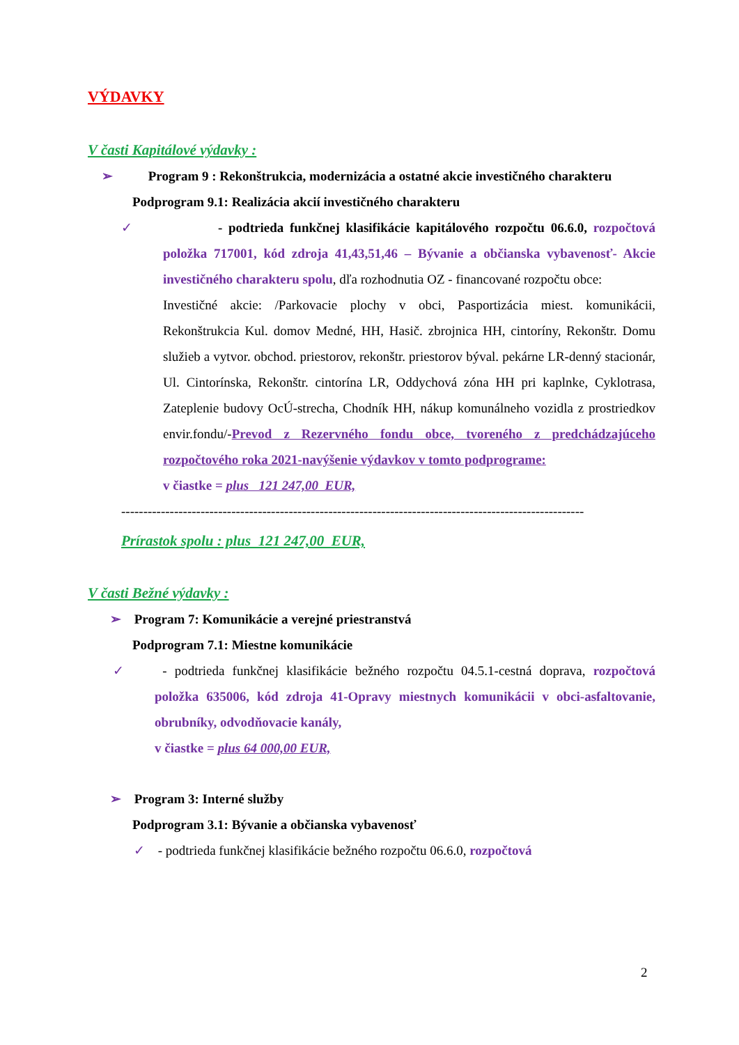VÝDAVKY
V časti Kapitálové výdavky :
➢ Program 9 : Rekonštrukcia, modernizácia a ostatné akcie investičného charakteru
Podprogram 9.1: Realizácia akcií investičného charakteru
✓ - podtrieda funkčnej klasifikácie kapitálového rozpočtu 06.6.0, rozpočtová položka 717001, kód zdroja 41,43,51,46 – Bývanie a občianska vybavenosť- Akcie investičného charakteru spolu, dľa rozhodnutia OZ - financované rozpočtu obce:
Investičné akcie: /Parkovacie plochy v obci, Pasportizácia miest. komunikácii, Rekonštrukcia Kul. domov Medné, HH, Hasič. zbrojnica HH, cintoríny, Rekonštr. Domu služieb a vytvor. obchod. priestorov, rekonštr. priestorov býval. pekárne LR-denný stacionár, Ul. Cintorínska, Rekonštr. cintorína LR, Oddychová zóna HH pri kaplnke, Cyklotrasa, Zateplenie budovy OcÚ-strecha, Chodník HH, nákup komunálneho vozidla z prostriedkov envir.fondu/-Prevod z Rezervného fondu obce, tvoreného z predchádzajúceho rozpočtového roka 2021-navýšenie výdavkov v tomto podprograme:
v čiastke = plus 121 247,00 EUR,
---------------------------------------------------------------------------------------------------------
Prírastok spolu : plus 121 247,00 EUR,
V časti Bežné výdavky :
➢ Program 7: Komunikácie a verejné priestranstvá
Podprogram 7.1: Miestne komunikácie
✓ - podtrieda funkčnej klasifikácie bežného rozpočtu 04.5.1-cestná doprava, rozpočtová položka 635006, kód zdroja 41-Opravy miestnych komunikácii v obci-asfaltovanie, obrubníky, odvodňovacie kanály,
v čiastke = plus 64 000,00 EUR,
➢ Program 3: Interné služby
Podprogram 3.1: Bývanie a občianska vybavenosť
✓ - podtrieda funkčnej klasifikácie bežného rozpočtu 06.6.0, rozpočtová
2